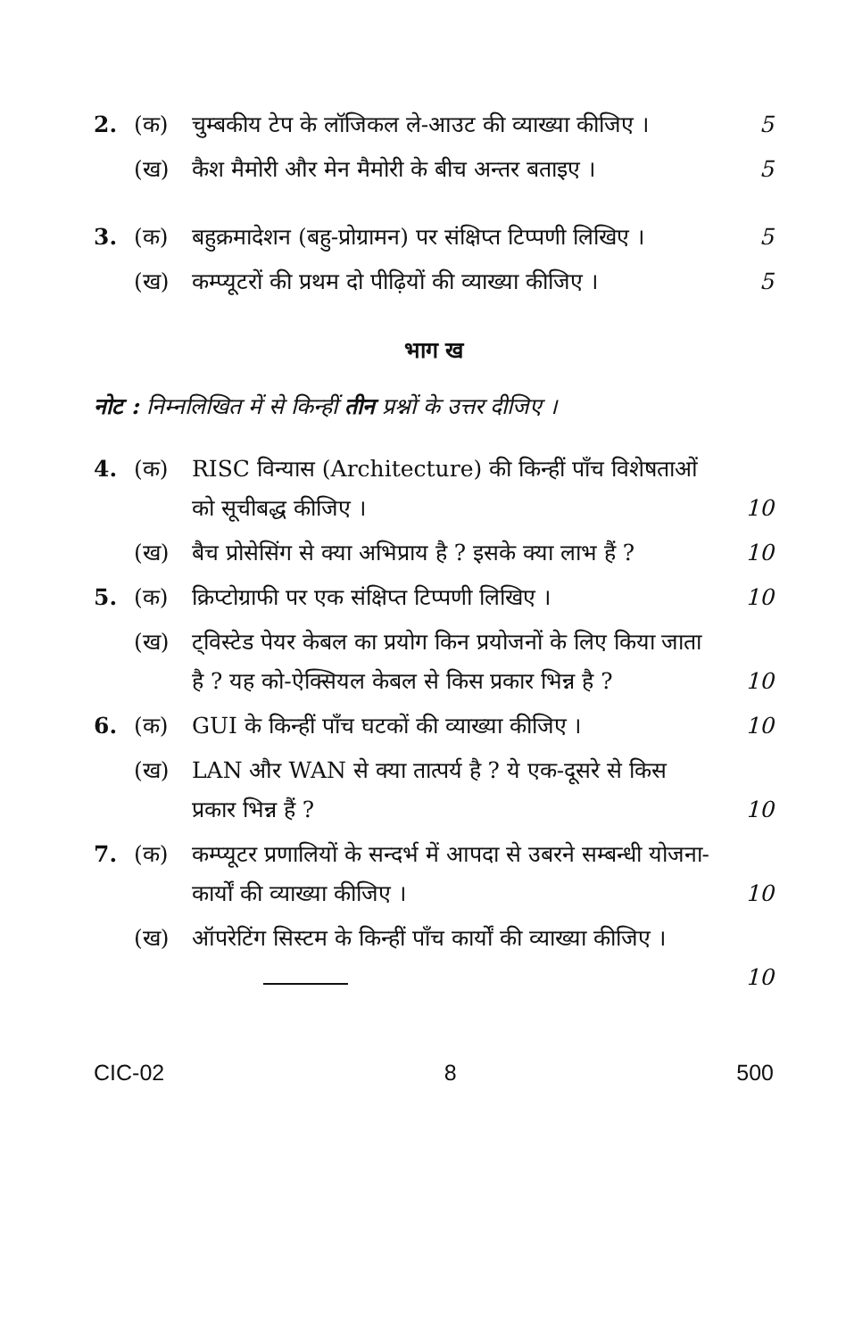2. (क) चुम्बकीय टेप के लॉजिकल ले-आउट की व्याख्या कीजिए । 5
(ख) कैश मैमोरी और मेन मैमोरी के बीच अन्तर बताइए । 5
3. (क) बहुक्रमादेशन (बहु-प्रोग्रामन) पर संक्षिप्त टिप्पणी लिखिए । 5
(ख) कम्प्यूटरों की प्रथम दो पीढ़ियों की व्याख्या कीजिए । 5
भाग ख
नोट : निम्नलिखित में से किन्हीं तीन प्रश्नों के उत्तर दीजिए ।
4. (क) RISC विन्यास (Architecture) की किन्हीं पाँच विशेषताओं को सूचीबद्ध कीजिए । 10
(ख) बैच प्रोसेसिंग से क्या अभिप्राय है ? इसके क्या लाभ हैं ? 10
5. (क) क्रिप्टोग्राफी पर एक संक्षिप्त टिप्पणी लिखिए । 10
(ख) ट्विस्टेड पेयर केबल का प्रयोग किन प्रयोजनों के लिए किया जाता है ? यह को-ऐक्सियल केबल से किस प्रकार भिन्न है ? 10
6. (क) GUI के किन्हीं पाँच घटकों की व्याख्या कीजिए । 10
(ख) LAN और WAN से क्या तात्पर्य है ? ये एक-दूसरे से किस प्रकार भिन्न हैं ? 10
7. (क) कम्प्यूटर प्रणालियों के सन्दर्भ में आपदा से उबरने सम्बन्धी योजना-कार्यों की व्याख्या कीजिए । 10
(ख) ऑपरेटिंग सिस्टम के किन्हीं पाँच कार्यों की व्याख्या कीजिए । 10
CIC-02 8 500